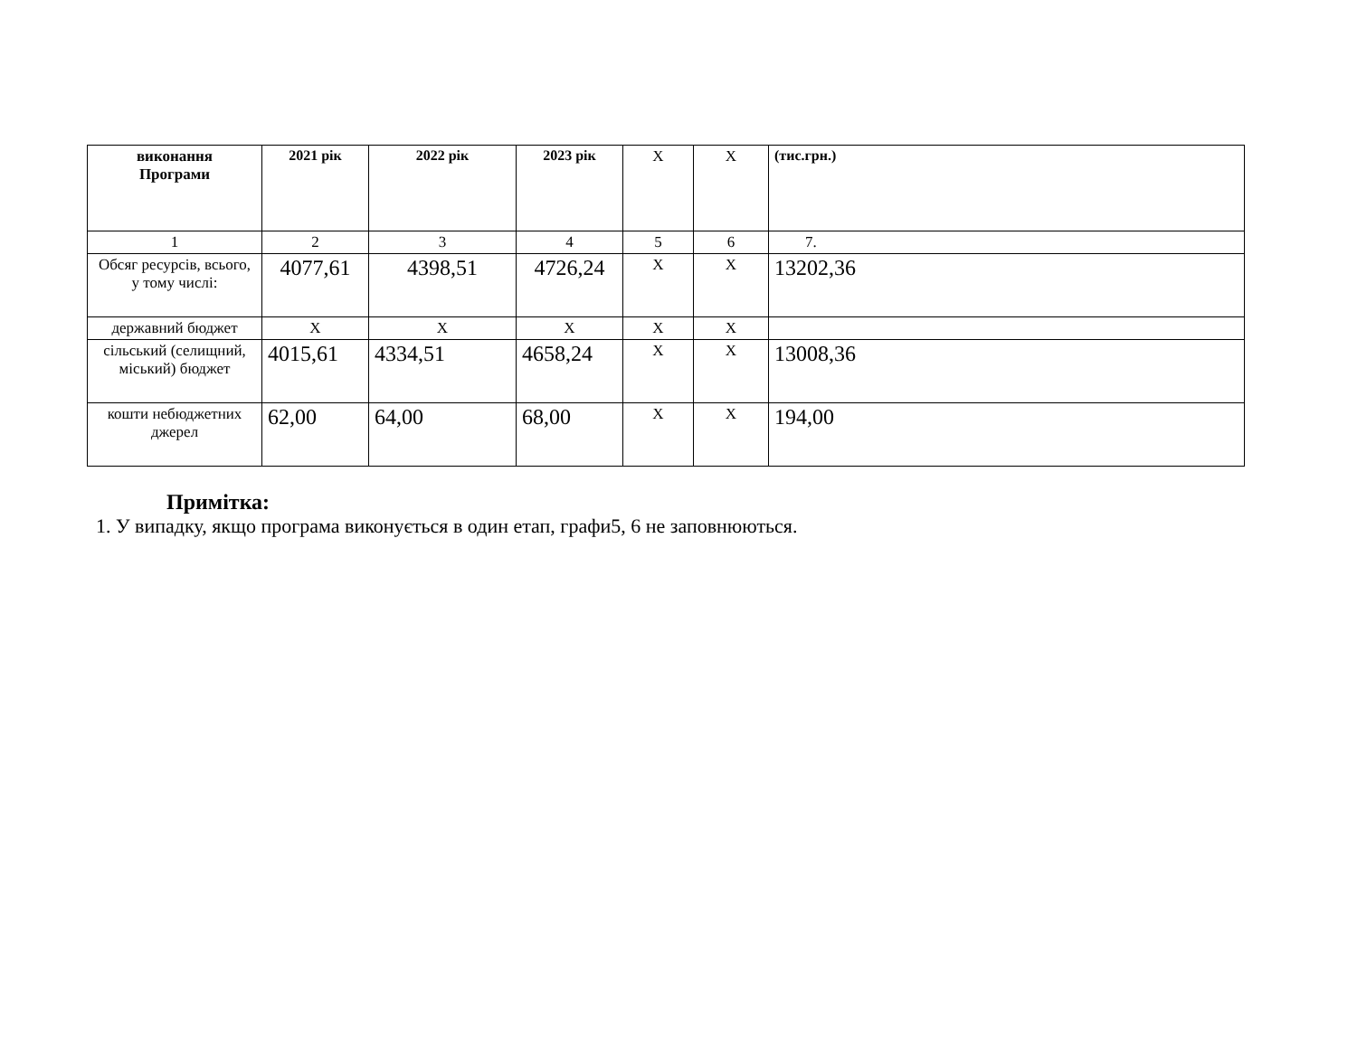| виконання Програми | 2021 рік | 2022 рік | 2023 рік | Х | Х | (тис.грн.) |
| --- | --- | --- | --- | --- | --- | --- |
| 1 | 2 | 3 | 4 | 5 | 6 | 7. |
| Обсяг ресурсів, всього, у тому числі: | 4077,61 | 4398,51 | 4726,24 | Х | Х | 13202,36 |
| державний бюджет | Х | Х | Х | Х | Х | |
| сільський (селищний, міський) бюджет | 4015,61 | 4334,51 | 4658,24 | Х | Х | 13008,36 |
| кошти небюджетних джерел | 62,00 | 64,00 | 68,00 | Х | Х | 194,00 |
Примітка:
1. У випадку, якщо програма виконується в один етап, графи5, 6 не заповнюються.